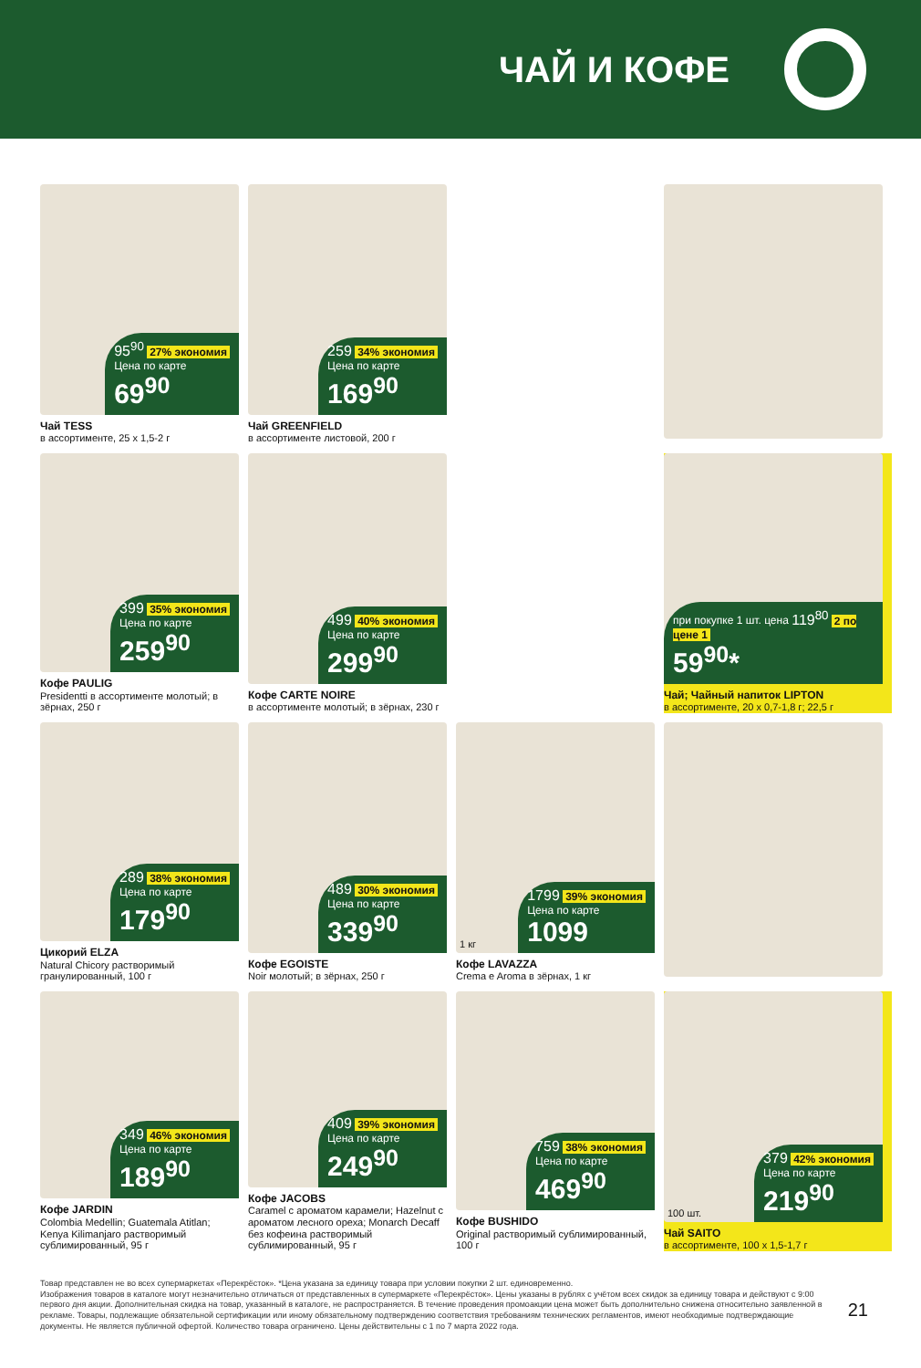ЧАЙ И КОФЕ
95<sup>90</sup> 27% экономия
Цена по карте
69<sup>90</sup>
Чай TESS
в ассортименте, 25 x 1,5-2 г
259 34% экономия
Цена по карте
169<sup>90</sup>
Чай GREENFIELD
в ассортименте листовой, 200 г
399 35% экономия
Цена по карте
259<sup>90</sup>
Кофе PAULIG
Presidentti в ассортименте молотый; в зёрнах, 250 г
499 40% экономия
Цена по карте
299<sup>90</sup>
Кофе CARTE NOIRE
в ассортименте молотый; в зёрнах, 230 г
при покупке 1 шт. цена 119<sup>80</sup> 2 по цене 1
59<sup>90</sup>*
Чай; Чайный напиток LIPTON
в ассортименте, 20 x 0,7-1,8 г; 22,5 г
289 38% экономия
Цена по карте
179<sup>90</sup>
Цикорий ELZA
Natural Chicory растворимый гранулированный, 100 г
489 30% экономия
Цена по карте
339<sup>90</sup>
Кофе EGOISTE
Noir молотый; в зёрнах, 250 г
1 кг
1799 39% экономия
Цена по карте
1099
Кофе LAVAZZA
Crema e Aroma в зёрнах, 1 кг
349 46% экономия
Цена по карте
189<sup>90</sup>
Кофе JARDIN
Colombia Medellin; Guatemala Atitlan; Kenya Kilimanjaro растворимый сублимированный, 95 г
409 39% экономия
Цена по карте
249<sup>90</sup>
Кофе JACOBS
Caramel с ароматом карамели; Hazelnut с ароматом лесного ореха; Monarch Decaff без кофеина растворимый сублимированный, 95 г
759 38% экономия
Цена по карте
469<sup>90</sup>
Кофе BUSHIDO
Original растворимый сублимированный, 100 г
100 шт.
379 42% экономия
Цена по карте
219<sup>90</sup>
Чай SAITO
в ассортименте, 100 x 1,5-1,7 г
Товар представлен не во всех супермаркетах «Перекрёсток». *Цена указана за единицу товара при условии покупки 2 шт. единовременно.
Изображения товаров в каталоге могут незначительно отличаться от представленных в супермаркете «Перекрёсток». Цены указаны в рублях с учётом всех скидок за единицу товара и действуют с 9:00 первого дня акции. Дополнительная скидка на товар, указанный в каталоге, не распространяется. В течение проведения промоакции цена может быть дополнительно снижена относительно заявленной в рекламе. Товары, подлежащие обязательной сертификации или иному обязательному подтверждению соответствия требованиям технических регламентов, имеют необходимые подтверждающие документы. Не является публичной офертой. Количество товара ограничено. Цены действительны с 1 по 7 марта 2022 года.
21